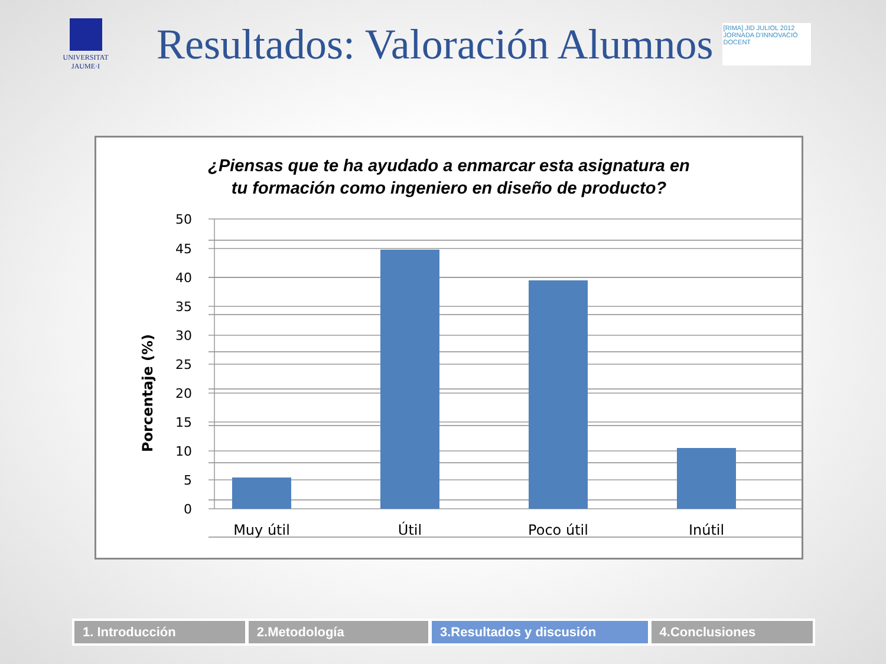UNIVERSITAT
JAUME·I
Resultados: Valoración Alumnos
[RIMA] JID JULIOL 2012
JORNADA D'INNOVACIÓ DOCENT
¿Piensas que te ha ayudado a enmarcar esta asignatura en
tu formación como ingeniero en diseño de producto?
50
45
40
35
30
25
20
15
10
5
0
Muy útil
Útil
Poco útil
Inútil
Porcentaje (%)
1. Introducción 2.Metodología 3.Resultados y discusión 4.Conclusiones